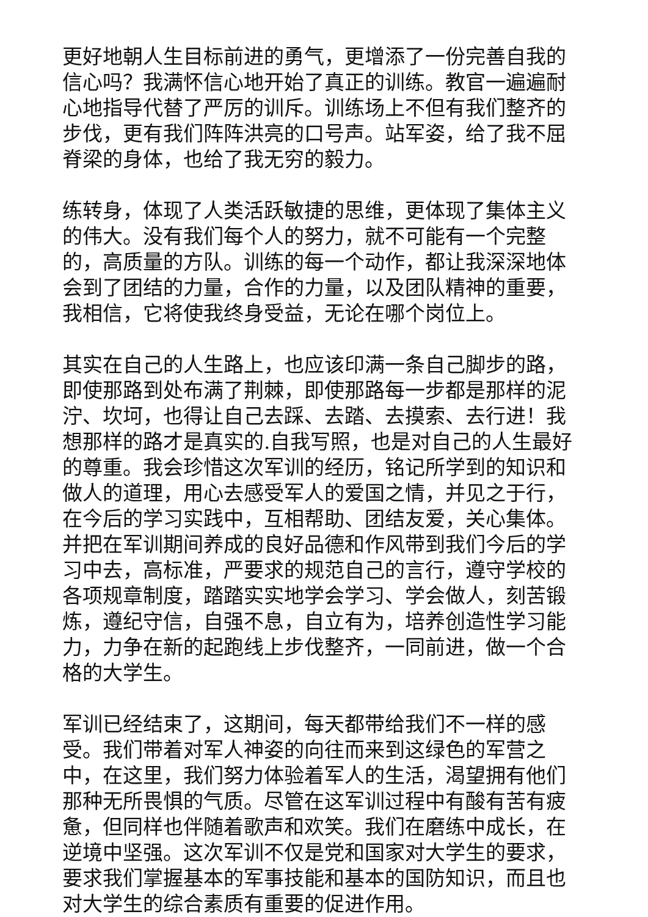更好地朝人生目标前进的勇气，更增添了一份完善自我的信心吗？我满怀信心地开始了真正的训练。教官一遍遍耐心地指导代替了严厉的训斥。训练场上不但有我们整齐的步伐，更有我们阵阵洪亮的口号声。站军姿，给了我不屈脊梁的身体，也给了我无穷的毅力。
练转身，体现了人类活跃敏捷的思维，更体现了集体主义的伟大。没有我们每个人的努力，就不可能有一个完整的，高质量的方队。训练的每一个动作，都让我深深地体会到了团结的力量，合作的力量，以及团队精神的重要，我相信，它将使我终身受益，无论在哪个岗位上。
其实在自己的人生路上，也应该印满一条自己脚步的路，即使那路到处布满了荆棘，即使那路每一步都是那样的泥泞、坎坷，也得让自己去踩、去踏、去摸索、去行进！我想那样的路才是真实的.自我写照，也是对自己的人生最好的尊重。我会珍惜这次军训的经历，铭记所学到的知识和做人的道理，用心去感受军人的爱国之情，并见之于行，在今后的学习实践中，互相帮助、团结友爱，关心集体。并把在军训期间养成的良好品德和作风带到我们今后的学习中去，高标准，严要求的规范自己的言行，遵守学校的各项规章制度，踏踏实实地学会学习、学会做人，刻苦锻炼，遵纪守信，自强不息，自立有为，培养创造性学习能力，力争在新的起跑线上步伐整齐，一同前进，做一个合格的大学生。
军训已经结束了，这期间，每天都带给我们不一样的感受。我们带着对军人神姿的向往而来到这绿色的军营之中，在这里，我们努力体验着军人的生活，渴望拥有他们那种无所畏惧的气质。尽管在这军训过程中有酸有苦有疲惫，但同样也伴随着歌声和欢笑。我们在磨练中成长，在逆境中坚强。这次军训不仅是党和国家对大学生的要求，要求我们掌握基本的军事技能和基本的国防知识，而且也对大学生的综合素质有重要的促进作用。